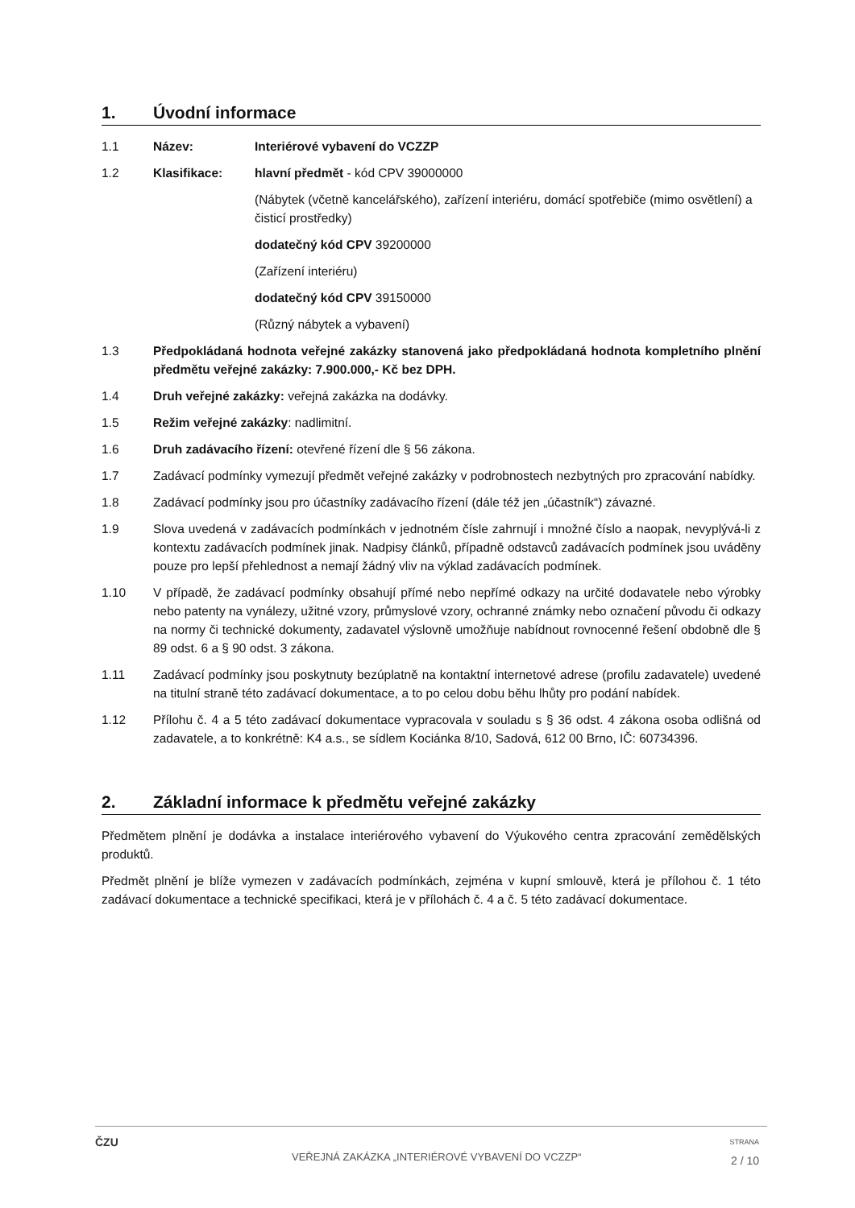1. Úvodní informace
1.1 Název: Interiérové vybavení do VCZZP
1.2 Klasifikace: hlavní předmět - kód CPV 39000000
(Nábytek (včetně kancelářského), zařízení interiéru, domácí spotřebiče (mimo osvětlení) a čisticí prostředky)
dodatečný kód CPV 39200000
(Zařízení interiéru)
dodatečný kód CPV 39150000
(Různý nábytek a vybavení)
1.3 Předpokládaná hodnota veřejné zakázky stanovená jako předpokládaná hodnota kompletního plnění předmětu veřejné zakázky: 7.900.000,- Kč bez DPH.
1.4 Druh veřejné zakázky: veřejná zakázka na dodávky.
1.5 Režim veřejné zakázky: nadlimitní.
1.6 Druh zadávacího řízení: otevřené řízení dle § 56 zákona.
1.7 Zadávací podmínky vymezují předmět veřejné zakázky v podrobnostech nezbytných pro zpracování nabídky.
1.8 Zadávací podmínky jsou pro účastníky zadávacího řízení (dále též jen „účastník“) závazné.
1.9 Slova uvedená v zadávacích podmínkách v jednotném čísle zahrnují i množné číslo a naopak, nevyplývá-li z kontextu zadávacích podmínek jinak. Nadpisy článků, případně odstavců zadávacích podmínek jsou uváděny pouze pro lepší přehlednost a nemají žádný vliv na výklad zadávacích podmínek.
1.10 V případě, že zadávací podmínky obsahují přímé nebo nepřímé odkazy na určité dodavatele nebo výrobky nebo patenty na vynálezy, užitné vzory, průmyslové vzory, ochranné známky nebo označení původu či odkazy na normy či technické dokumenty, zadavatel výslovně umožňuje nabídnout rovnocenné řešení obdobně dle § 89 odst. 6 a § 90 odst. 3 zákona.
1.11 Zadávací podmínky jsou poskytnuty bezúplatně na kontaktní internetové adrese (profilu zadavatele) uvedené na titulní straně této zadávací dokumentace, a to po celou dobu běhu lhůty pro podání nabídek.
1.12 Přílohu č. 4 a 5 této zadávací dokumentace vypracovala v souladu s § 36 odst. 4 zákona osoba odlišná od zadavatele, a to konkrétně: K4 a.s., se sídlem Kociánka 8/10, Sadová, 612 00 Brno, IČ: 60734396.
2. Základní informace k předmětu veřejné zakázky
Předmětem plnění je dodávka a instalace interiérového vybavení do Výukového centra zpracování zemědělských produktů.
Předmět plnění je blíže vymezen v zadávacích podmínkách, zejména v kupní smlouvě, která je přílohou č. 1 této zadávací dokumentace a technické specifikaci, která je v přílohách č. 4 a č. 5 této zadávací dokumentace.
ČZU
VEŘEJNÁ ZAKÁZKA „INTERIÉROVÉ VYBAVENÍ DO VCZZP“
STRANA
2 / 10